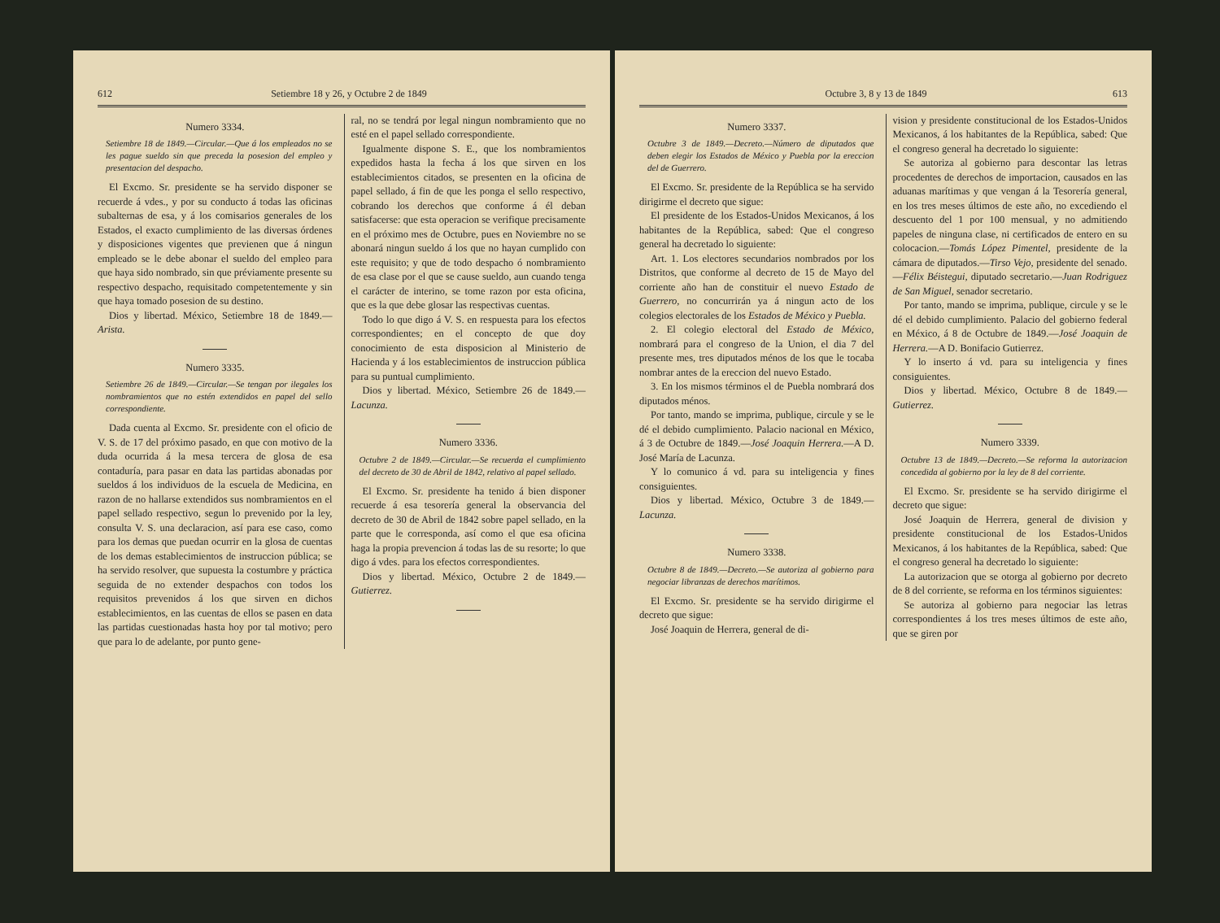612 Setiembre 18 y 26, y Octubre 2 de 1849
Numero 3334.
Setiembre 18 de 1849.—Circular.—Que á los empleados no se les pague sueldo sin que preceda la posesion del empleo y presentacion del despacho.
El Excmo. Sr. presidente se ha servido disponer se recuerde á vdes., y por su conducto á todas las oficinas subalternas de esa, y á los comisarios generales de los Estados, el exacto cumplimiento de las diversas órdenes y disposiciones vigentes que previenen que á ningun empleado se le debe abonar el sueldo del empleo para que haya sido nombrado, sin que préviamente presente su respectivo despacho, requisitado competentemente y sin que haya tomado posesion de su destino.
Dios y libertad. México, Setiembre 18 de 1849.—Arista.
Numero 3335.
Setiembre 26 de 1849.—Circular.—Se tengan por ilegales los nombramientos que no estén extendidos en papel del sello correspondiente.
Dada cuenta al Excmo. Sr. presidente con el oficio de V. S. de 17 del próximo pasado, en que con motivo de la duda ocurrida á la mesa tercera de glosa de esa contaduría, para pasar en data las partidas abonadas por sueldos á los individuos de la escuela de Medicina, en razon de no hallarse extendidos sus nombramientos en el papel sellado respectivo, segun lo prevenido por la ley, consulta V. S. una declaracion, así para ese caso, como para los demas que puedan ocurrir en la glosa de cuentas de los demas establecimientos de instruccion pública; se ha servido resolver, que supuesta la costumbre y práctica seguida de no extender despachos con todos los requisitos prevenidos á los que sirven en dichos establecimientos, en las cuentas de ellos se pasen en data las partidas cuestionadas hasta hoy por tal motivo; pero que para lo de adelante, por punto gene-
ral, no se tendrá por legal ningun nombramiento que no esté en el papel sellado correspondiente.
Igualmente dispone S. E., que los nombramientos expedidos hasta la fecha á los que sirven en los establecimientos citados, se presenten en la oficina de papel sellado, á fin de que les ponga el sello respectivo, cobrando los derechos que conforme á él deban satisfacerse: que esta operacion se verifique precisamente en el próximo mes de Octubre, pues en Noviembre no se abonará ningun sueldo á los que no hayan cumplido con este requisito; y que de todo despacho ó nombramiento de esa clase por el que se cause sueldo, aun cuando tenga el carácter de interino, se tome razon por esta oficina, que es la que debe glosar las respectivas cuentas.
Todo lo que digo á V. S. en respuesta para los efectos correspondientes; en el concepto de que doy conocimiento de esta disposicion al Ministerio de Hacienda y á los establecimientos de instruccion pública para su puntual cumplimiento.
Dios y libertad. México, Setiembre 26 de 1849.—Lacunza.
Numero 3336.
Octubre 2 de 1849.—Circular.—Se recuerda el cumplimiento del decreto de 30 de Abril de 1842, relativo al papel sellado.
El Excmo. Sr. presidente ha tenido á bien disponer recuerde á esa tesorería general la observancia del decreto de 30 de Abril de 1842 sobre papel sellado, en la parte que le corresponda, así como el que esa oficina haga la propia prevencion á todas las de su resorte; lo que digo á vdes. para los efectos correspondientes.
Dios y libertad. México, Octubre 2 de 1849.—Gutierrez.
Octubre 3, 8 y 13 de 1849 613
Numero 3337.
Octubre 3 de 1849.—Decreto.—Número de diputados que deben elegir los Estados de México y Puebla por la ereccion del de Guerrero.
El Excmo. Sr. presidente de la República se ha servido dirigirme el decreto que sigue:
El presidente de los Estados-Unidos Mexicanos, á los habitantes de la República, sabed: Que el congreso general ha decretado lo siguiente:
Art. 1. Los electores secundarios nombrados por los Distritos, que conforme al decreto de 15 de Mayo del corriente año han de constituir el nuevo Estado de Guerrero, no concurrirán ya á ningun acto de los colegios electorales de los Estados de México y Puebla.
2. El colegio electoral del Estado de México, nombrará para el congreso de la Union, el dia 7 del presente mes, tres diputados ménos de los que le tocaba nombrar antes de la ereccion del nuevo Estado.
3. En los mismos términos el de Puebla nombrará dos diputados ménos.
Por tanto, mando se imprima, publique, circule y se le dé el debido cumplimiento. Palacio nacional en México, á 3 de Octubre de 1849.—José Joaquin Herrera.—A D. José María de Lacunza.
Y lo comunico á vd. para su inteligencia y fines consiguientes.
Dios y libertad. México, Octubre 3 de 1849.—Lacunza.
Numero 3338.
Octubre 8 de 1849.—Decreto.—Se autoriza al gobierno para negociar libranzas de derechos marítimos.
El Excmo. Sr. presidente se ha servido dirigirme el decreto que sigue:
José Joaquin de Herrera, general de di-
vision y presidente constitucional de los Estados-Unidos Mexicanos, á los habitantes de la República, sabed: Que el congreso general ha decretado lo siguiente:
Se autoriza al gobierno para descontar las letras procedentes de derechos de importacion, causados en las aduanas marítimas y que vengan á la Tesorería general, en los tres meses últimos de este año, no excediendo el descuento del 1 por 100 mensual, y no admitiendo papeles de ninguna clase, ni certificados de entero en su colocacion.—Tomás López Pimentel, presidente de la cámara de diputados.—Tirso Vejo, presidente del senado.—Félix Béistegui, diputado secretario.—Juan Rodriguez de San Miguel, senador secretario.
Por tanto, mando se imprima, publique, circule y se le dé el debido cumplimiento. Palacio del gobierno federal en México, á 8 de Octubre de 1849.—José Joaquin de Herrera.—A D. Bonifacio Gutierrez.
Y lo inserto á vd. para su inteligencia y fines consiguientes.
Dios y libertad. México, Octubre 8 de 1849.—Gutierrez.
Numero 3339.
Octubre 13 de 1849.—Decreto.—Se reforma la autorizacion concedida al gobierno por la ley de 8 del corriente.
El Excmo. Sr. presidente se ha servido dirigirme el decreto que sigue:
José Joaquin de Herrera, general de division y presidente constitucional de los Estados-Unidos Mexicanos, á los habitantes de la República, sabed: Que el congreso general ha decretado lo siguiente:
La autorizacion que se otorga al gobierno por decreto de 8 del corriente, se reforma en los términos siguientes:
Se autoriza al gobierno para negociar las letras correspondientes á los tres meses últimos de este año, que se giren por